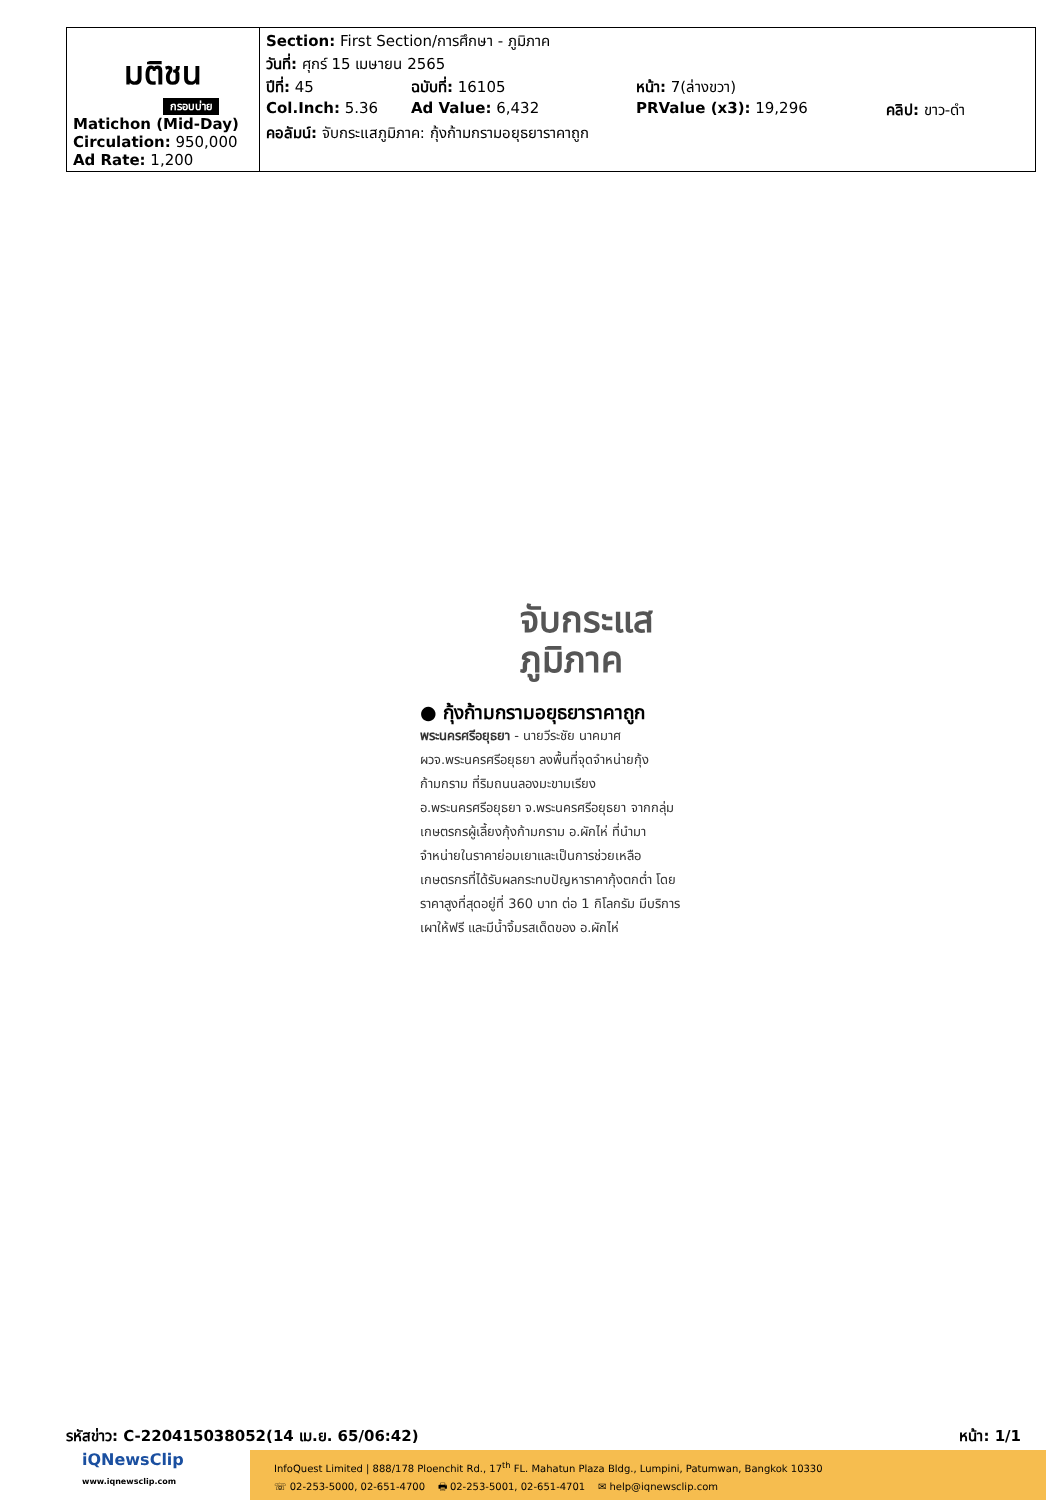| มติชน กรอบบ่าย Matichon (Mid-Day) Circulation: 950,000 Ad Rate: 1,200 | Section: First Section/การศึกษา - ภูมิภาค วันที่: ศุกร์ 15 เมษายน 2565 ปีที่: 45 ฉบับที่: 16105 หน้า: 7(ล่างขวา) Col.Inch: 5.36 Ad Value: 6,432 PRValue (x3): 19,296 คลิป: ขาว-ดำ คอลัมน์: จับกระแสภูมิภาค: กุ้งก้ามกรามอยุธยาราคาถูก |
จับกระแส
ภูมิภาค
● กุ้งก้ามกรามอยุธยาราคาถูก
พระนครศรีอยุธยา - นายวีระชัย นาคมาศ ผวจ.พระนครศรีอยุธยา ลงพื้นที่จุดจำหน่ายกุ้งก้ามกราม ที่ริมถนนลองมะขามเรียง อ.พระนครศรีอยุธยา จ.พระนครศรีอยุธยา จากกลุ่มเกษตรกรผู้เลี้ยงกุ้งก้ามกราม อ.ผักไห่ ที่นำมาจำหน่ายในราคาย่อมเยาและเป็นการช่วยเหลือเกษตรกรที่ได้รับผลกระทบปัญหาราคากุ้งตกต่ำ โดยราคาสูงที่สุดอยู่ที่ 360 บาท ต่อ 1 กิโลกรัม มีบริการเผาให้ฟรี และมีน้ำจิ้มรสเด็ดของ อ.ผักไห่
รหัสข่าว: C-220415038052(14 เม.ย. 65/06:42) หน้า: 1/1
iQNewsClip
www.iqnewsclip.com
InfoQuest Limited | 888/178 Ploenchit Rd., 17<sup>th</sup> FL. Mahatun Plaza Bldg., Lumpini, Patumwan, Bangkok 10330
☏ 02-253-5000, 02-651-4700 🖶 02-253-5001, 02-651-4701 ✉ help@iqnewsclip.com